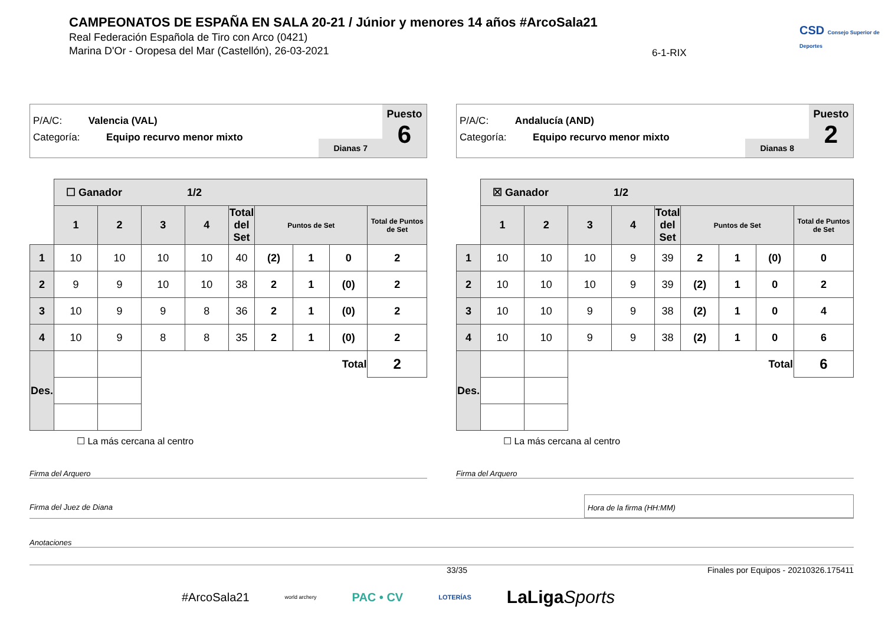CAMPEONATOS DE ESPAÑA EN SALA 20-21 / Júnior y menores 14 años #ArcoSala21
Real Federación Española de Tiro con Arco (0421)
Marina D'Or - Oropesa del Mar (Castellón), 26-03-2021
6-1-RIX
CSD Consejo Superior de Deportes
P/A/C: Valencia (VAL)
Categoría: Equipo recurvo menor mixto
Dianas 7
Puesto
6
| | ☐ Ganador 1/2 | | | | | | | | |
| | 1 | 2 | 3 | 4 | Total del Set | Puntos de Set | | | Total de Puntos de Set |
| 1 | 10 | 10 | 10 | 10 | 40 | (2) | 1 | 0 | 2 |
| 2 | 9 | 9 | 10 | 10 | 38 | 2 | 1 | (0) | 2 |
| 3 | 10 | 9 | 9 | 8 | 36 | 2 | 1 | (0) | 2 |
| 4 | 10 | 9 | 8 | 8 | 35 | 2 | 1 | (0) | 2 |
| Des. | | | Total | | | | | | 2 |
☐ La más cercana al centro
P/A/C: Andalucía (AND)
Categoría: Equipo recurvo menor mixto
Dianas 8
Puesto
2
| | ☒ Ganador 1/2 | | | | | | | | |
| | 1 | 2 | 3 | 4 | Total del Set | Puntos de Set | | | Total de Puntos de Set |
| 1 | 10 | 10 | 10 | 9 | 39 | 2 | 1 | (0) | 0 |
| 2 | 10 | 10 | 10 | 9 | 39 | (2) | 1 | 0 | 2 |
| 3 | 10 | 10 | 9 | 9 | 38 | (2) | 1 | 0 | 4 |
| 4 | 10 | 10 | 9 | 9 | 38 | (2) | 1 | 0 | 6 |
| Des. | | | Total | | | | | | 6 |
☐ La más cercana al centro
Firma del Arquero Firma del Arquero
Firma del Juez de Diana Hora de la firma (HH:MM)
Anotaciones
33/35 Finales por Equipos - 20210326.175411
#ArcoSala21 world archery PAC • CV LOTERÍAS LaLigaSports